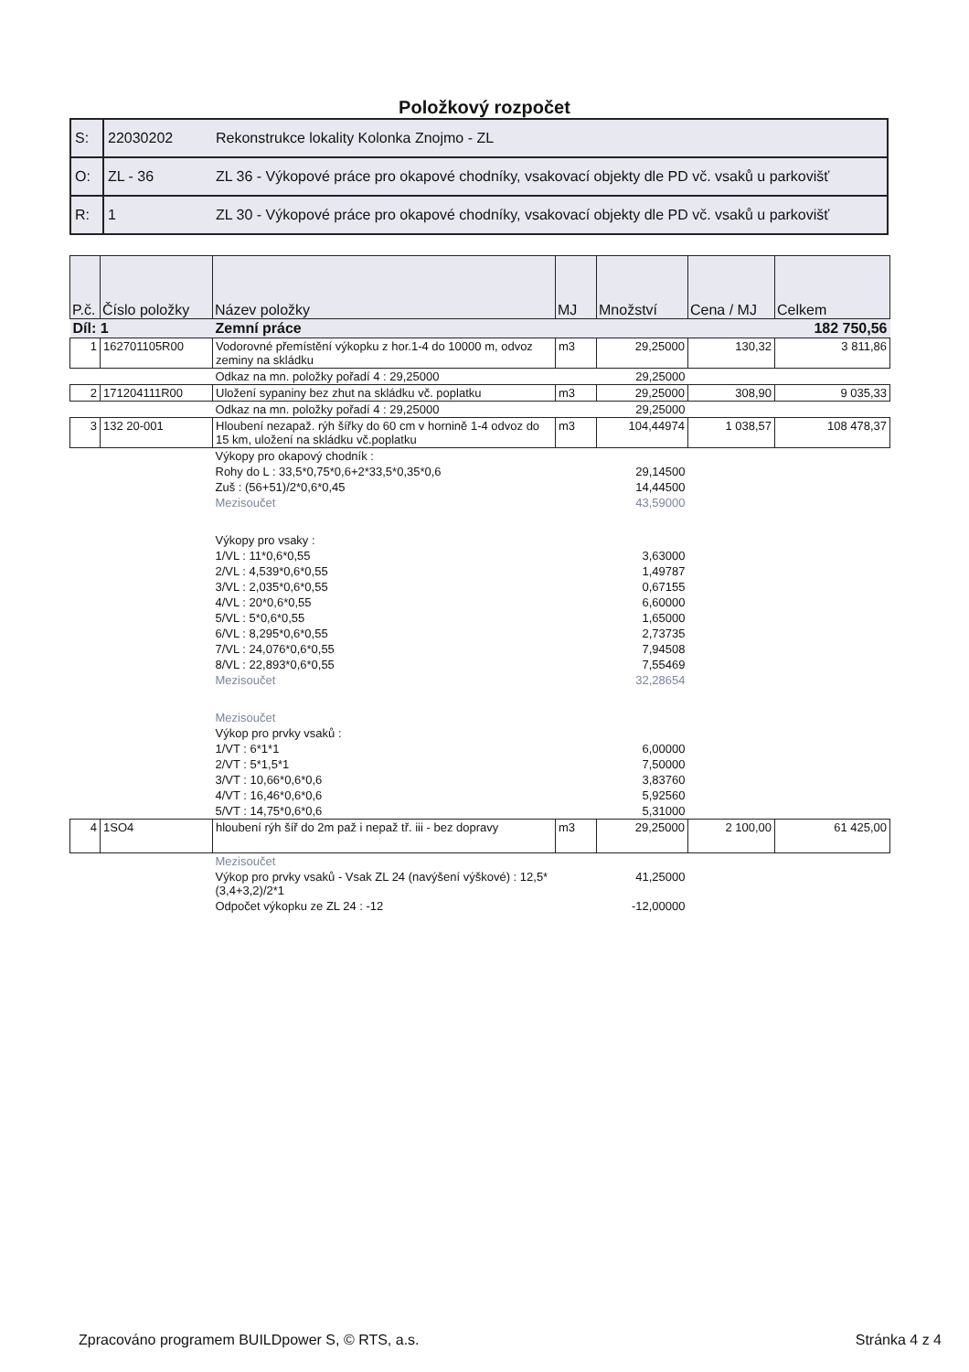Položkový rozpočet
| S: | 22030202 | Rekonstrukce lokality Kolonka Znojmo - ZL |
| O: | ZL - 36 | ZL 36 - Výkopové práce pro okapové chodníky, vsakovací objekty dle PD vč. vsaků u parkovišť |
| R: | 1 | ZL 30 - Výkopové práce pro okapové chodníky, vsakovací objekty dle PD vč. vsaků u parkovišť |
| P.č. | Číslo položky | Název položky | MJ | Množství | Cena / MJ | Celkem |
| --- | --- | --- | --- | --- | --- | --- |
| Díl: 1 | | Zemní práce | | | | 182 750,56 |
| 1 | 162701105R00 | Vodorovné přemístění výkopku z hor.1-4 do 10000 m, odvoz zeminy na skládku | m3 | 29,25000 | 130,32 | 3 811,86 |
| | | Odkaz na mn. položky pořadí 4 : 29,25000 | | 29,25000 | | |
| 2 | 171204111R00 | Uložení sypaniny bez zhut na skládku vč. poplatku | m3 | 29,25000 | 308,90 | 9 035,33 |
| | | Odkaz na mn. položky pořadí 4 : 29,25000 | | 29,25000 | | |
| 3 | 132 20-001 | Hloubení nezapaž. rýh šířky do 60 cm v hornině 1-4 odvoz do 15 km, uložení na skládku vč.poplatku | m3 | 104,44974 | 1 038,57 | 108 478,37 |
| | | Výkopy pro okapový chodník : | | | | |
| | | Rohy do L : 33,5*0,75*0,6+2*33,5*0,35*0,6 | | 29,14500 | | |
| | | Zuš : (56+51)/2*0,6*0,45 | | 14,44500 | | |
| | | Mezisoučet | | 43,59000 | | |
| | | Výkopy pro vsaky : | | | | |
| | | 1/VL : 11*0,6*0,55 | | 3,63000 | | |
| | | 2/VL : 4,539*0,6*0,55 | | 1,49787 | | |
| | | 3/VL : 2,035*0,6*0,55 | | 0,67155 | | |
| | | 4/VL : 20*0,6*0,55 | | 6,60000 | | |
| | | 5/VL : 5*0,6*0,55 | | 1,65000 | | |
| | | 6/VL : 8,295*0,6*0,55 | | 2,73735 | | |
| | | 7/VL : 24,076*0,6*0,55 | | 7,94508 | | |
| | | 8/VL : 22,893*0,6*0,55 | | 7,55469 | | |
| | | Mezisoučet | | 32,28654 | | |
| | | Mezisoučet | | | | |
| | | Výkop pro prvky vsaků : | | | | |
| | | 1/VT : 6*1*1 | | 6,00000 | | |
| | | 2/VT : 5*1,5*1 | | 7,50000 | | |
| | | 3/VT : 10,66*0,6*0,6 | | 3,83760 | | |
| | | 4/VT : 16,46*0,6*0,6 | | 5,92560 | | |
| | | 5/VT : 14,75*0,6*0,6 | | 5,31000 | | |
| 4 | 1SO4 | hloubení rýh šíř do 2m paž i nepaž tř. iii - bez dopravy | m3 | 29,25000 | 2 100,00 | 61 425,00 |
| | | Mezisoučet | | | | |
| | | Výkop pro prvky vsaků - Vsak ZL 24 (navýšení výškové) : 12,5*(3,4+3,2)/2*1 | | 41,25000 | | |
| | | Odpočet výkopku ze ZL 24 : -12 | | -12,00000 | | |
Zpracováno programem BUILDpower S, © RTS, a.s. Stránka 4 z 4